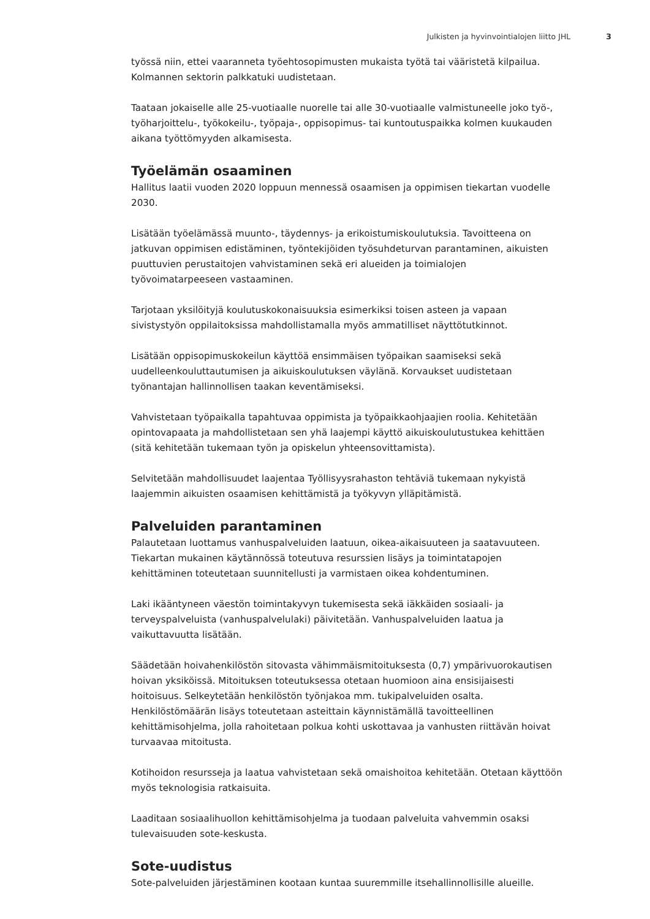Julkisten ja hyvinvointialojen liitto JHL 3
työssä niin, ettei vaaranneta työehtosopimusten mukaista työtä tai vääristetä kilpailua. Kolmannen sektorin palkkatuki uudistetaan.
Taataan jokaiselle alle 25-vuotiaalle nuorelle tai alle 30-vuotiaalle valmistuneelle joko työ-, työharjoittelu-, työkokeilu-, työpaja-, oppisopimus- tai kuntoutuspaikka kolmen kuukauden aikana työttömyyden alkamisesta.
Työelämän osaaminen
Hallitus laatii vuoden 2020 loppuun mennessä osaamisen ja oppimisen tiekartan vuodelle 2030.
Lisätään työelämässä muunto-, täydennys- ja erikoistumiskoulutuksia. Tavoitteena on jatkuvan oppimisen edistäminen, työntekijöiden työsuhdeturvan parantaminen, aikuisten puuttuvien perustaitojen vahvistaminen sekä eri alueiden ja toimialojen työvoimatarpeeseen vastaaminen.
Tarjotaan yksilöityjä koulutuskokonaisuuksia esimerkiksi toisen asteen ja vapaan sivistystyön oppilaitoksissa mahdollistamalla myös ammatilliset näyttötutkinnot.
Lisätään oppisopimuskokeilun käyttöä ensimmäisen työpaikan saamiseksi sekä uudelleenkouluttautumisen ja aikuiskoulutuksen väylänä. Korvaukset uudistetaan työnantajan hallinnollisen taakan keventämiseksi.
Vahvistetaan työpaikalla tapahtuvaa oppimista ja työpaikkaohjaajien roolia. Kehitetään opintovapaata ja mahdollistetaan sen yhä laajempi käyttö aikuiskoulutustukea kehittäen (sitä kehitetään tukemaan työn ja opiskelun yhteensovittamista).
Selvitetään mahdollisuudet laajentaa Työllisyysrahaston tehtäviä tukemaan nykyistä laajemmin aikuisten osaamisen kehittämistä ja työkyvyn ylläpitämistä.
Palveluiden parantaminen
Palautetaan luottamus vanhuspalveluiden laatuun, oikea-aikaisuuteen ja saatavuuteen. Tiekartan mukainen käytännössä toteutuva resurssien lisäys ja toimintatapojen kehittäminen toteutetaan suunnitellusti ja varmistaen oikea kohdentuminen.
Laki ikääntyneen väestön toimintakyvyn tukemisesta sekä iäkkäiden sosiaali- ja terveyspalveluista (vanhuspalvelulaki) päivitetään. Vanhuspalveluiden laatua ja vaikuttavuutta lisätään.
Säädetään hoivahenkilöstön sitovasta vähimmäismitoituksesta (0,7) ympärivuorokautisen hoivan yksiköissä. Mitoituksen toteutuksessa otetaan huomioon aina ensisijaisesti hoitoisuus. Selkeytetään henkilöstön työnjakoa mm. tukipalveluiden osalta. Henkilöstömäärän lisäys toteutetaan asteittain käynnistämällä tavoitteellinen kehittämisohjelma, jolla rahoitetaan polkua kohti uskottavaa ja vanhusten riittävän hoivat turvaavaa mitoitusta.
Kotihoidon resursseja ja laatua vahvistetaan sekä omaishoitoa kehitetään. Otetaan käyttöön myös teknologisia ratkaisuita.
Laaditaan sosiaalihuollon kehittämisohjelma ja tuodaan palveluita vahvemmin osaksi tulevaisuuden sote-keskusta.
Sote-uudistus
Sote-palveluiden järjestäminen kootaan kuntaa suuremmille itsehallinnollisille alueille.